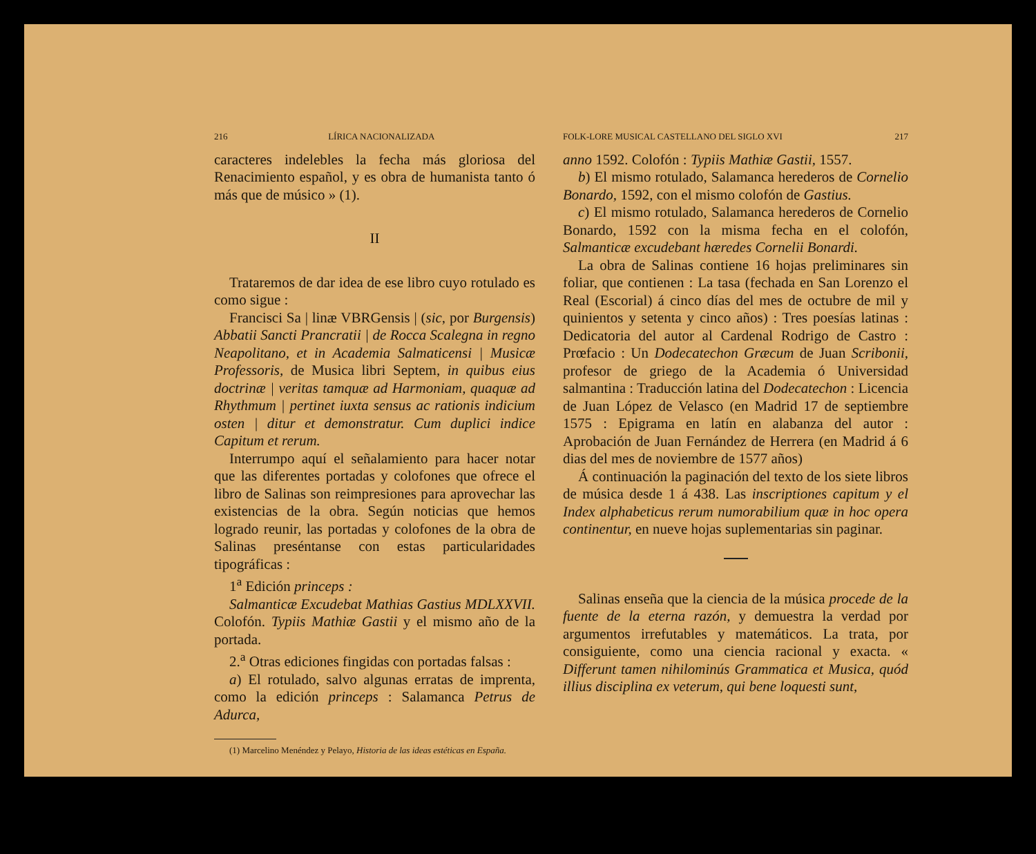216 LÍRICA NACIONALIZADA
caracteres indelebles la fecha más gloriosa del Renacimiento español, y es obra de humanista tanto ó más que de músico » (1).
II
Trataremos de dar idea de ese libro cuyo rotulado es como sigue :
Francisci Sa | linæ VBRGensis | (sic, por Burgensis) Abbatii Sancti Prancratii | de Rocca Scalegna in regno Neapolitano, et in Academia Salmaticensi | Musicæ Professoris, de Musica libri Septem, in quibus eius doctrinæ | veritas tamquæ ad Harmoniam, quaquæ ad Rhythmum | pertinet iuxta sensus ac rationis indicium osten | ditur et demonstratur. Cum duplici indice Capitum et rerum.
Interrumpo aquí el señalamiento para hacer notar que las diferentes portadas y colofones que ofrece el libro de Salinas son reimpresiones para aprovechar las existencias de la obra. Según noticias que hemos logrado reunir, las portadas y colofones de la obra de Salinas preséntanse con estas particularidades tipográficas :
1<sup>a</sup> Edición princeps :
Salmanticæ Excudebat Mathias Gastius MDLXXVII. Colofón. Typiis Mathiæ Gastii y el mismo año de la portada.
2.<sup>a</sup> Otras ediciones fingidas con portadas falsas :
a) El rotulado, salvo algunas erratas de imprenta, como la edición princeps : Salamanca Petrus de Adurca,
(1) Marcelino Menéndez y Pelayo, Historia de las ideas estéticas en España.
FOLK-LORE MUSICAL CASTELLANO DEL SIGLO XVI 217
anno 1592. Colofón : Typiis Mathiæ Gastii, 1557.
b) El mismo rotulado, Salamanca herederos de Cornelio Bonardo, 1592, con el mismo colofón de Gastius.
c) El mismo rotulado, Salamanca herederos de Cornelio Bonardo, 1592 con la misma fecha en el colofón, Salmanticæ excudebant hæredes Cornelii Bonardi.
La obra de Salinas contiene 16 hojas preliminares sin foliar, que contienen : La tasa (fechada en San Lorenzo el Real (Escorial) á cinco días del mes de octubre de mil y quinientos y setenta y cinco años) : Tres poesías latinas : Dedicatoria del autor al Cardenal Rodrigo de Castro : Prœfacio : Un Dodecatechon Græcum de Juan Scribonii, profesor de griego de la Academia ó Universidad salmantina : Traducción latina del Dodecatechon : Licencia de Juan López de Velasco (en Madrid 17 de septiembre 1575 : Epigrama en latín en alabanza del autor : Aprobación de Juan Fernández de Herrera (en Madrid á 6 dias del mes de noviembre de 1577 años)
Á continuación la paginación del texto de los siete libros de música desde 1 á 438. Las inscriptiones capitum y el Index alphabeticus rerum numorabilium quæ in hoc opera continentur, en nueve hojas suplementarias sin paginar.
Salinas enseña que la ciencia de la música procede de la fuente de la eterna razón, y demuestra la verdad por argumentos irrefutables y matemáticos. La trata, por consiguiente, como una ciencia racional y exacta. « Differunt tamen nihilominús Grammatica et Musica, quód illius disciplina ex veterum, qui bene loquesti sunt,